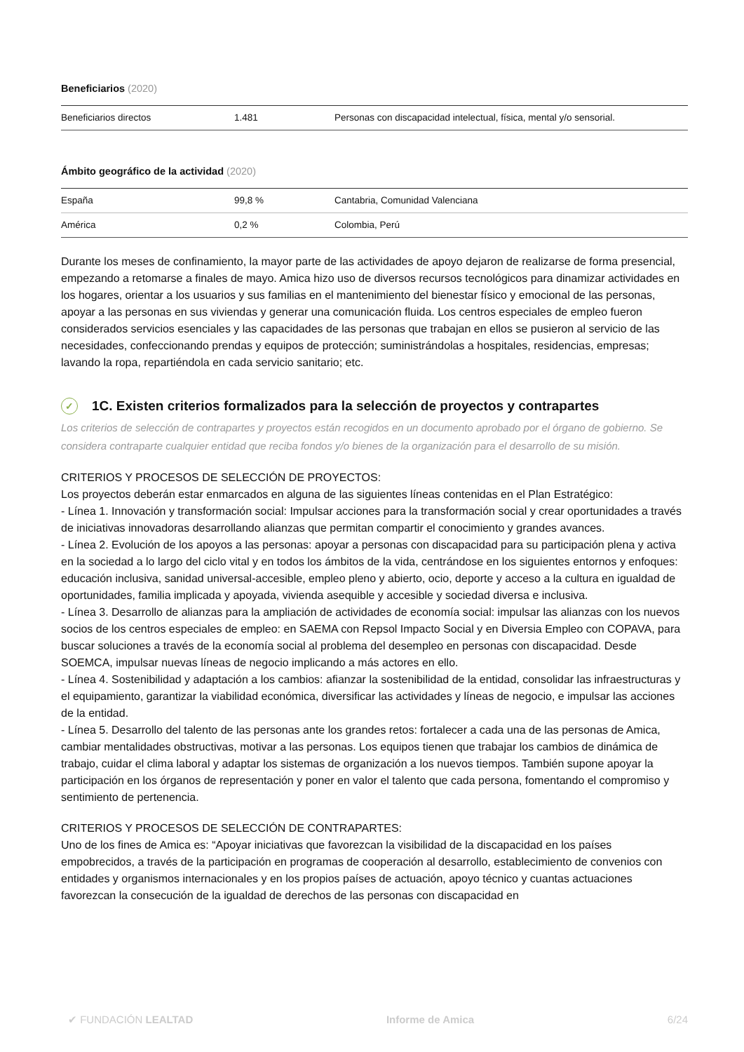Beneficiarios (2020)
| Beneficiarios directos | 1.481 | Personas con discapacidad intelectual, física, mental y/o sensorial. |
Ámbito geográfico de la actividad (2020)
| España | 99,8 % | Cantabria, Comunidad Valenciana |
| América | 0,2 % | Colombia, Perú |
Durante los meses de confinamiento, la mayor parte de las actividades de apoyo dejaron de realizarse de forma presencial, empezando a retomarse a finales de mayo. Amica hizo uso de diversos recursos tecnológicos para dinamizar actividades en los hogares, orientar a los usuarios y sus familias en el mantenimiento del bienestar físico y emocional de las personas, apoyar a las personas en sus viviendas y generar una comunicación fluida. Los centros especiales de empleo fueron considerados servicios esenciales y las capacidades de las personas que trabajan en ellos se pusieron al servicio de las necesidades, confeccionando prendas y equipos de protección; suministrándolas a hospitales, residencias, empresas; lavando la ropa, repartiéndola en cada servicio sanitario; etc.
✓ 1C. Existen criterios formalizados para la selección de proyectos y contrapartes
Los criterios de selección de contrapartes y proyectos están recogidos en un documento aprobado por el órgano de gobierno. Se considera contraparte cualquier entidad que reciba fondos y/o bienes de la organización para el desarrollo de su misión.
CRITERIOS Y PROCESOS DE SELECCIÓN DE PROYECTOS:
Los proyectos deberán estar enmarcados en alguna de las siguientes líneas contenidas en el Plan Estratégico:
- Línea 1. Innovación y transformación social: Impulsar acciones para la transformación social y crear oportunidades a través de iniciativas innovadoras desarrollando alianzas que permitan compartir el conocimiento y grandes avances.
- Línea 2. Evolución de los apoyos a las personas: apoyar a personas con discapacidad para su participación plena y activa en la sociedad a lo largo del ciclo vital y en todos los ámbitos de la vida, centrándose en los siguientes entornos y enfoques: educación inclusiva, sanidad universal-accesible, empleo pleno y abierto, ocio, deporte y acceso a la cultura en igualdad de oportunidades, familia implicada y apoyada, vivienda asequible y accesible y sociedad diversa e inclusiva.
- Línea 3. Desarrollo de alianzas para la ampliación de actividades de economía social: impulsar las alianzas con los nuevos socios de los centros especiales de empleo: en SAEMA con Repsol Impacto Social y en Diversia Empleo con COPAVA, para buscar soluciones a través de la economía social al problema del desempleo en personas con discapacidad. Desde SOEMCA, impulsar nuevas líneas de negocio implicando a más actores en ello.
- Línea 4. Sostenibilidad y adaptación a los cambios: afianzar la sostenibilidad de la entidad, consolidar las infraestructuras y el equipamiento, garantizar la viabilidad económica, diversificar las actividades y líneas de negocio, e impulsar las acciones de la entidad.
- Línea 5. Desarrollo del talento de las personas ante los grandes retos: fortalecer a cada una de las personas de Amica, cambiar mentalidades obstructivas, motivar a las personas. Los equipos tienen que trabajar los cambios de dinámica de trabajo, cuidar el clima laboral y adaptar los sistemas de organización a los nuevos tiempos. También supone apoyar la participación en los órganos de representación y poner en valor el talento que cada persona, fomentando el compromiso y sentimiento de pertenencia.
CRITERIOS Y PROCESOS DE SELECCIÓN DE CONTRAPARTES:
Uno de los fines de Amica es: “Apoyar iniciativas que favorezcan la visibilidad de la discapacidad en los países empobrecidos, a través de la participación en programas de cooperación al desarrollo, establecimiento de convenios con entidades y organismos internacionales y en los propios países de actuación, apoyo técnico y cuantas actuaciones favorezcan la consecución de la igualdad de derechos de las personas con discapacidad en
✔ FUNDACIÓN LEALTAD Informe de Amica 6/24